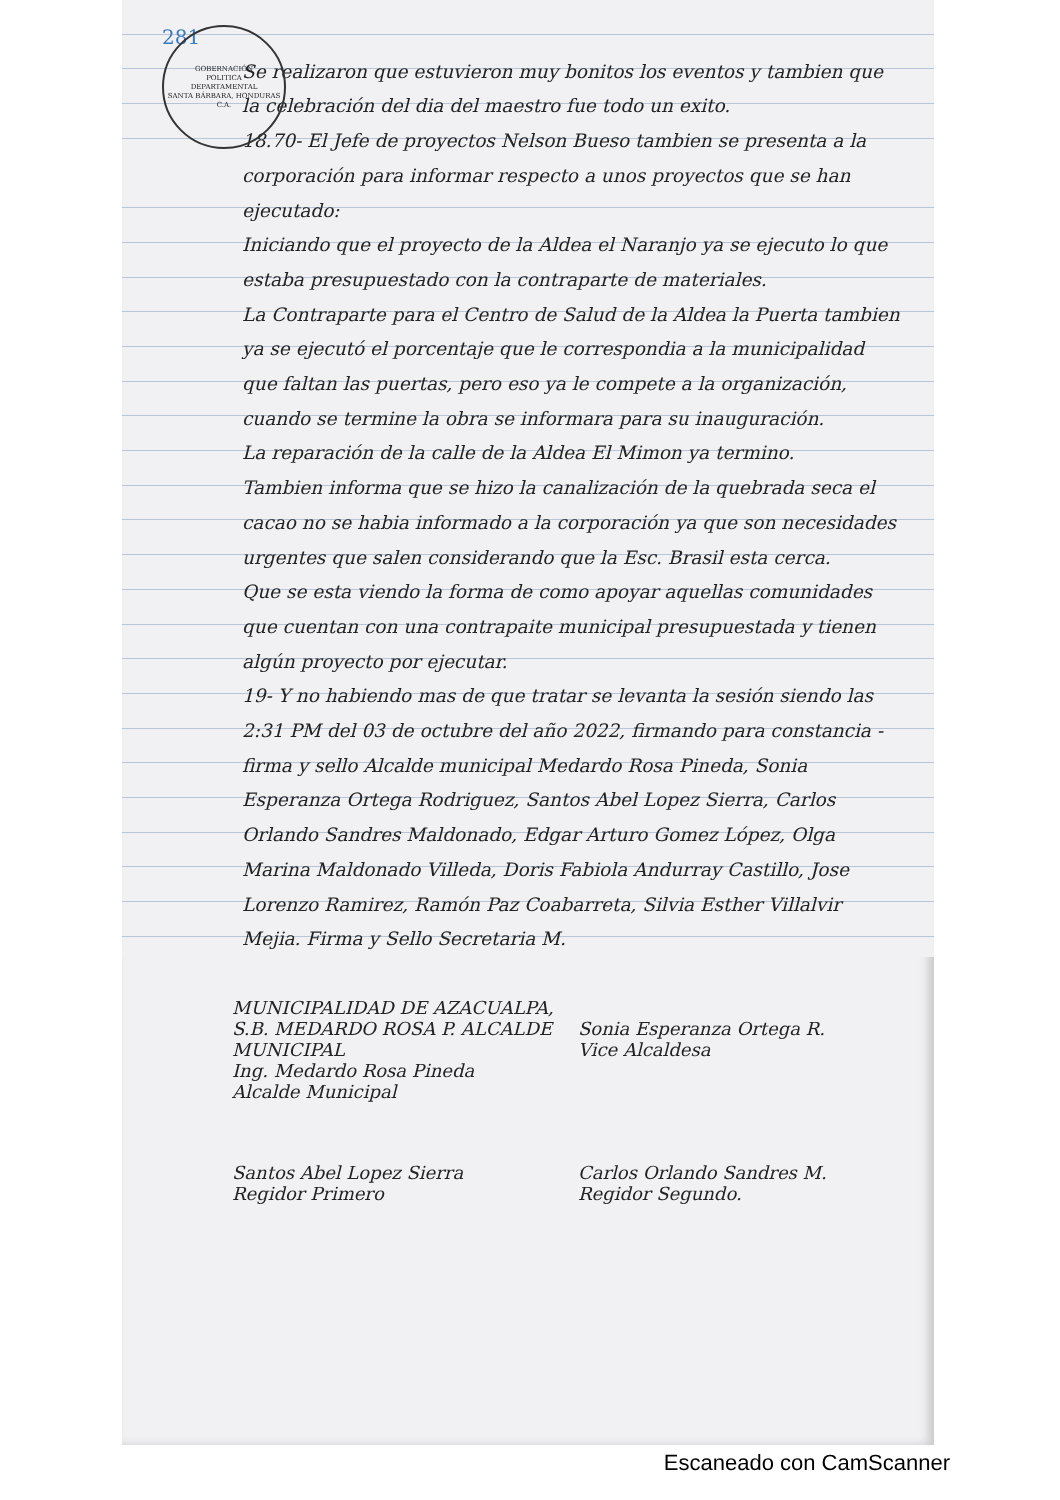281
GOBERNACIÓN
POLITICA
DEPARTAMENTAL
SANTA BÁRBARA, HONDURAS C.A.
Se realizaron que estuvieron muy bonitos los eventos y tambien que la celebración del dia del maestro fue todo un exito.
18.70- El Jefe de proyectos Nelson Bueso tambien se presenta a la corporación para informar respecto a unos proyectos que se han ejecutado:
Iniciando que el proyecto de la Aldea el Naranjo ya se ejecuto lo que estaba presupuestado con la contraparte de materiales.
La Contraparte para el Centro de Salud de la Aldea la Puerta tambien ya se ejecutó el porcentaje que le correspondia a la municipalidad que faltan las puertas, pero eso ya le compete a la organización, cuando se termine la obra se informara para su inauguración.
La reparación de la calle de la Aldea El Mimon ya termino.
Tambien informa que se hizo la canalización de la quebrada seca el cacao no se habia informado a la corporación ya que son necesidades urgentes que salen considerando que la Esc. Brasil esta cerca.
Que se esta viendo la forma de como apoyar aquellas comunidades que cuentan con una contrapaite municipal presupuestada y tienen algún proyecto por ejecutar.
19- Y no habiendo mas de que tratar se levanta la sesión siendo las 2:31 PM del 03 de octubre del año 2022, firmando para constancia - firma y sello Alcalde municipal Medardo Rosa Pineda, Sonia Esperanza Ortega Rodriguez, Santos Abel Lopez Sierra, Carlos Orlando Sandres Maldonado, Edgar Arturo Gomez López, Olga Marina Maldonado Villeda, Doris Fabiola Andurray Castillo, Jose Lorenzo Ramirez, Ramón Paz Coabarreta, Silvia Esther Villalvir Mejia. Firma y Sello Secretaria M.
MUNICIPALIDAD DE AZACUALPA, S.B. MEDARDO ROSA P. ALCALDE MUNICIPAL
Ing. Medardo Rosa Pineda
Alcalde Municipal
Sonia Esperanza Ortega R.
Vice Alcaldesa
Santos Abel Lopez Sierra
Regidor Primero
Carlos Orlando Sandres M.
Regidor Segundo.
Escaneado con CamScanner